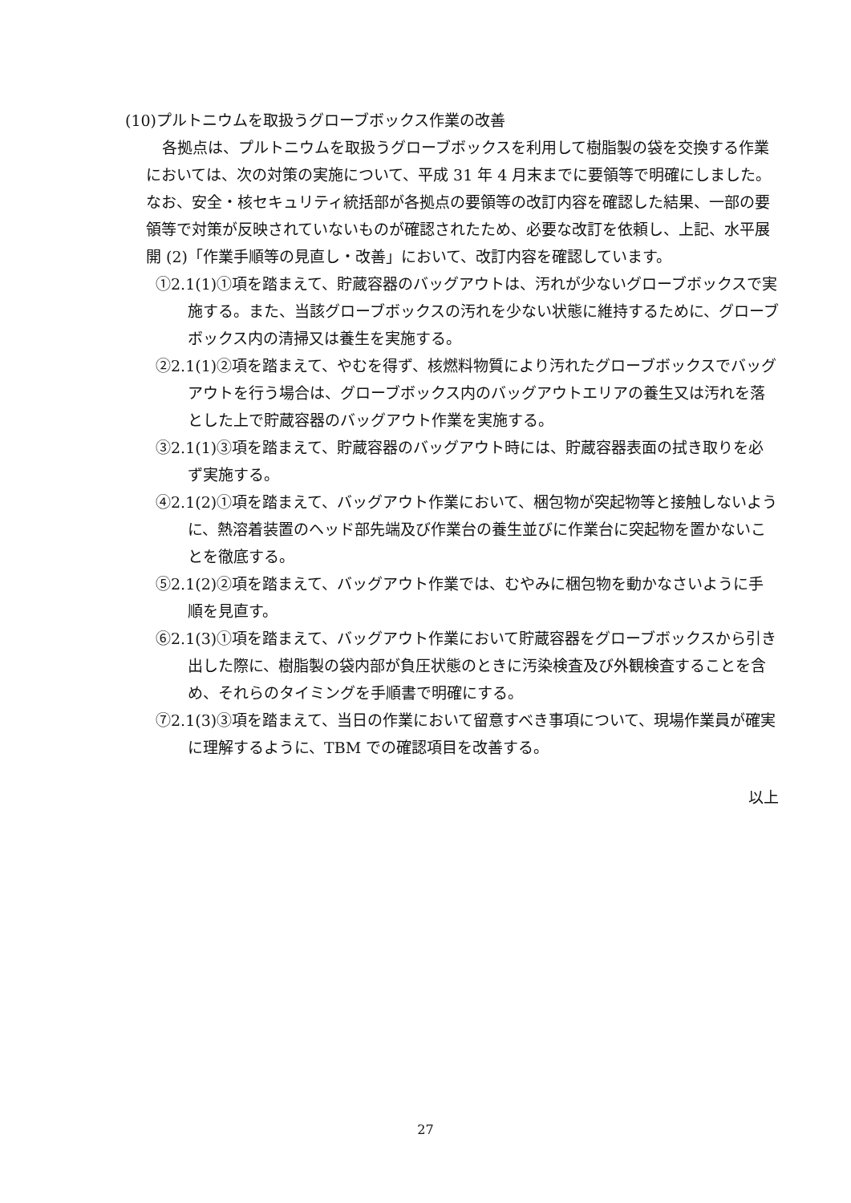(10)プルトニウムを取扱うグローブボックス作業の改善
各拠点は、プルトニウムを取扱うグローブボックスを利用して樹脂製の袋を交換する作業においては、次の対策の実施について、平成 31 年 4 月末までに要領等で明確にしました。なお、安全・核セキュリティ統括部が各拠点の要領等の改訂内容を確認した結果、一部の要領等で対策が反映されていないものが確認されたため、必要な改訂を依頼し、上記、水平展開 (2)「作業手順等の見直し・改善」において、改訂内容を確認しています。
①2.1(1)①項を踏まえて、貯蔵容器のバッグアウトは、汚れが少ないグローブボックスで実施する。また、当該グローブボックスの汚れを少ない状態に維持するために、グローブボックス内の清掃又は養生を実施する。
②2.1(1)②項を踏まえて、やむを得ず、核燃料物質により汚れたグローブボックスでバッグアウトを行う場合は、グローブボックス内のバッグアウトエリアの養生又は汚れを落とした上で貯蔵容器のバッグアウト作業を実施する。
③2.1(1)③項を踏まえて、貯蔵容器のバッグアウト時には、貯蔵容器表面の拭き取りを必ず実施する。
④2.1(2)①項を踏まえて、バッグアウト作業において、梱包物が突起物等と接触しないように、熱溶着装置のヘッド部先端及び作業台の養生並びに作業台に突起物を置かないことを徹底する。
⑤2.1(2)②項を踏まえて、バッグアウト作業では、むやみに梱包物を動かなさいように手順を見直す。
⑥2.1(3)①項を踏まえて、バッグアウト作業において貯蔵容器をグローブボックスから引き出した際に、樹脂製の袋内部が負圧状態のときに汚染検査及び外観検査することを含め、それらのタイミングを手順書で明確にする。
⑦2.1(3)③項を踏まえて、当日の作業において留意すべき事項について、現場作業員が確実に理解するように、TBM での確認項目を改善する。
以上
27